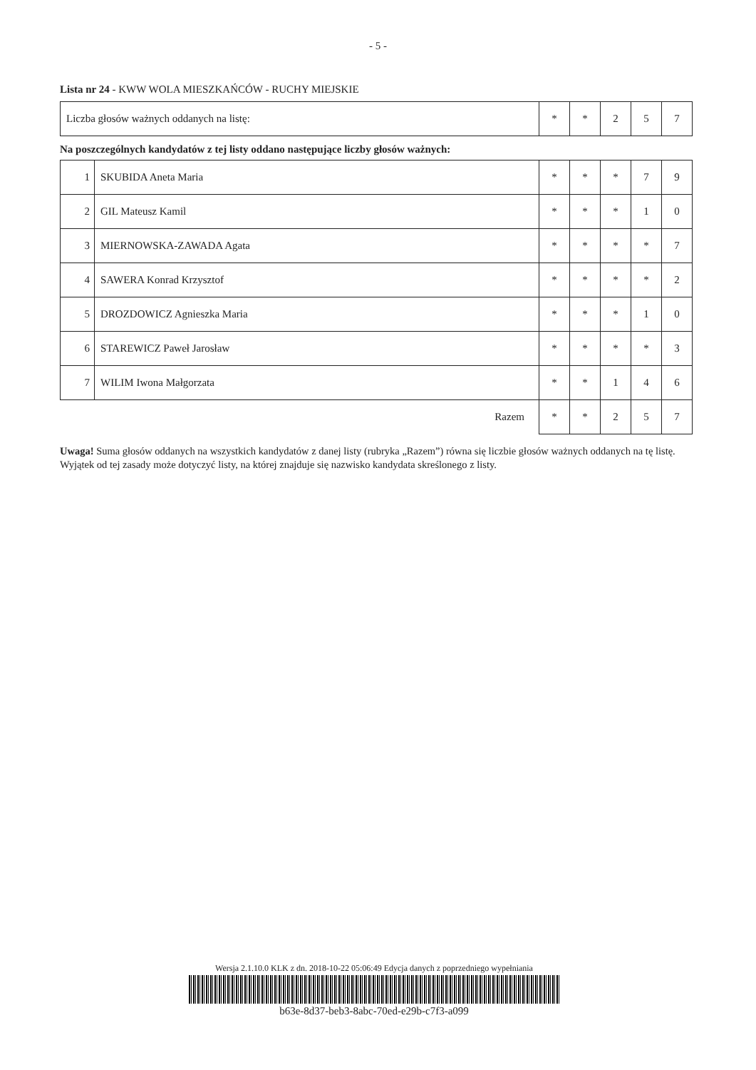- 5 -
Lista nr 24 - KWW WOLA MIESZKAŃCÓW - RUCHY MIEJSKIE
| Liczba głosów ważnych oddanych na listę: | * | * | 2 | 5 | 7 |
Na poszczególnych kandydatów z tej listy oddano następujące liczby głosów ważnych:
| 1 | SKUBIDA Aneta Maria | * | * | * | 7 | 9 |
| 2 | GIL Mateusz Kamil | * | * | * | 1 | 0 |
| 3 | MIERNOWSKA-ZAWADA Agata | * | * | * | * | 7 |
| 4 | SAWERA Konrad Krzysztof | * | * | * | * | 2 |
| 5 | DROZDOWICZ Agnieszka Maria | * | * | * | 1 | 0 |
| 6 | STAREWICZ Paweł Jarosław | * | * | * | * | 3 |
| 7 | WILIM Iwona Małgorzata | * | * | 1 | 4 | 6 |
| Razem | | * | * | 2 | 5 | 7 |
Uwaga! Suma głosów oddanych na wszystkich kandydatów z danej listy (rubryka „Razem”) równa się liczbie głosów ważnych oddanych na tę listę. Wyjątek od tej zasady może dotyczyć listy, na której znajduje się nazwisko kandydata skreślonego z listy.
Wersja 2.1.10.0 KLK z dn. 2018-10-22 05:06:49 Edycja danych z poprzedniego wypełniania
b63e-8d37-beb3-8abc-70ed-e29b-c7f3-a099